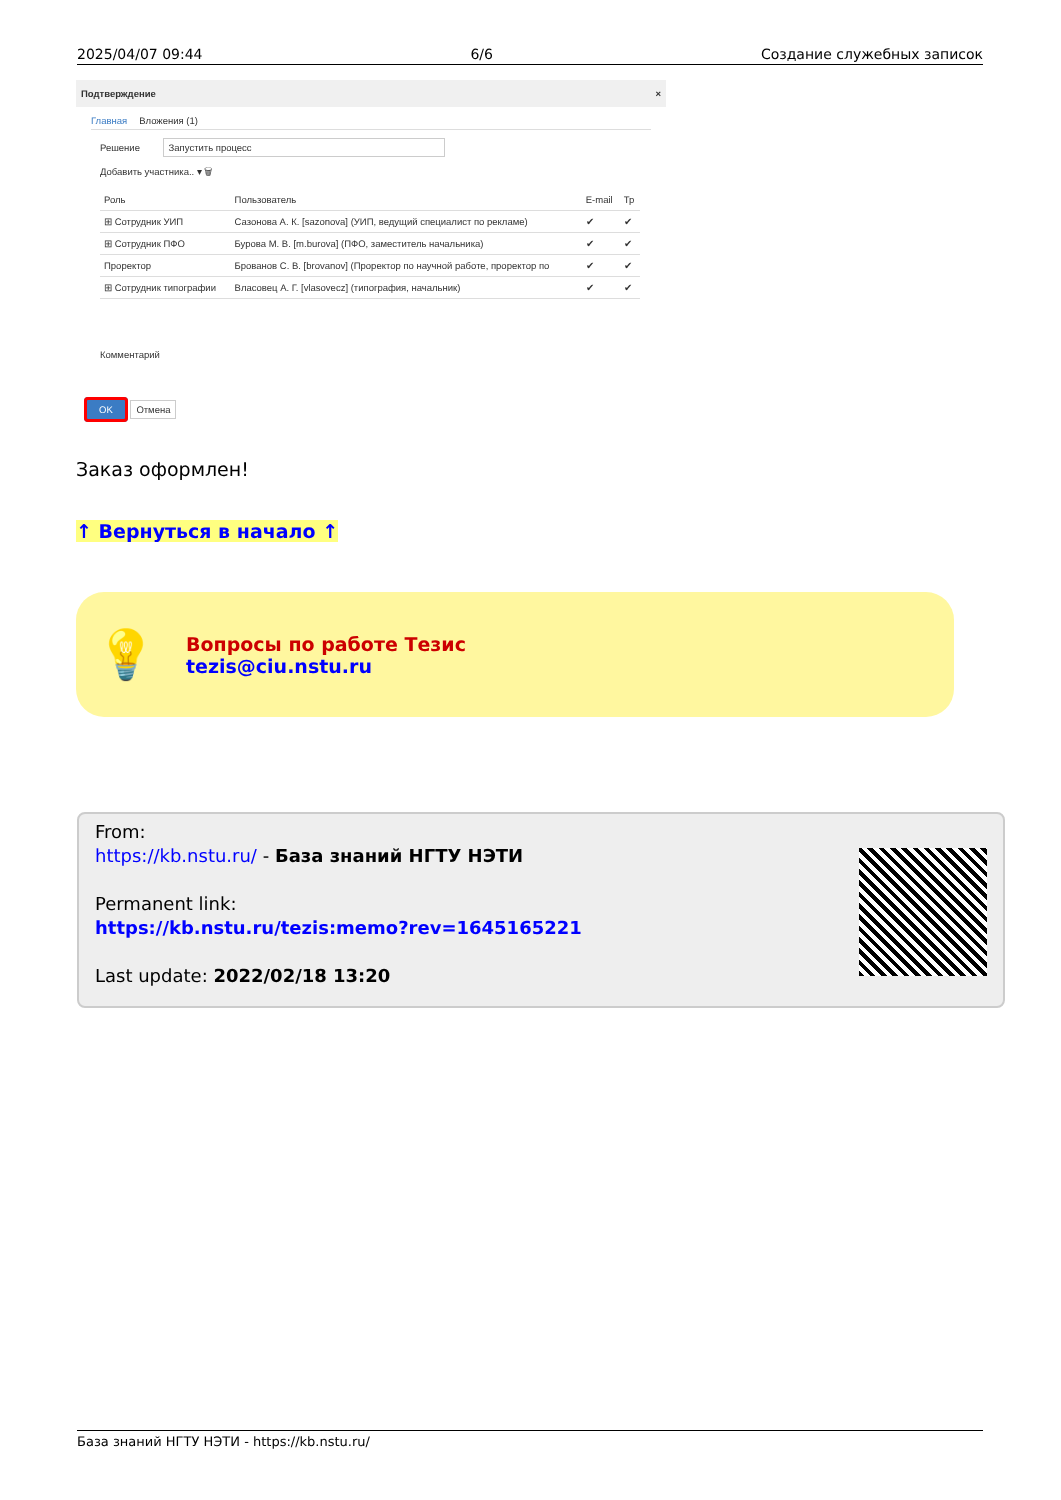2025/04/07 09:44 6/6 Создание служебных записок
Подтверждение ×
Главная Вложения (1)
Решение Запустить процесс
Добавить участника.. ▾ 🗑
| Роль | Пользователь | E-mail | Тр |
| --- | --- | --- | --- |
| ⊞ Сотрудник УИП | Сазонова А. К. [sazonova] (УИП, ведущий специалист по рекламе) | ✔ | ✔ |
| ⊞ Сотрудник ПФО | Бурова М. В. [m.burova] (ПФО, заместитель начальника) | ✔ | ✔ |
| Проректор | Брованов С. В. [brovanov] (Проректор по научной работе, проректор по | ✔ | ✔ |
| ⊞ Сотрудник типографии | Власовец А. Г. [vlasovecz] (типография, начальник) | ✔ | ✔ |
Комментарий
OK Отмена
Заказ оформлен!
↑ Вернуться в начало ↑
💡
Вопросы по работе Тезис
tezis@ciu.nstu.ru
From:
https://kb.nstu.ru/ - База знаний НГТУ НЭТИ
Permanent link:
https://kb.nstu.ru/tezis:memo?rev=1645165221
Last update: 2022/02/18 13:20
База знаний НГТУ НЭТИ - https://kb.nstu.ru/